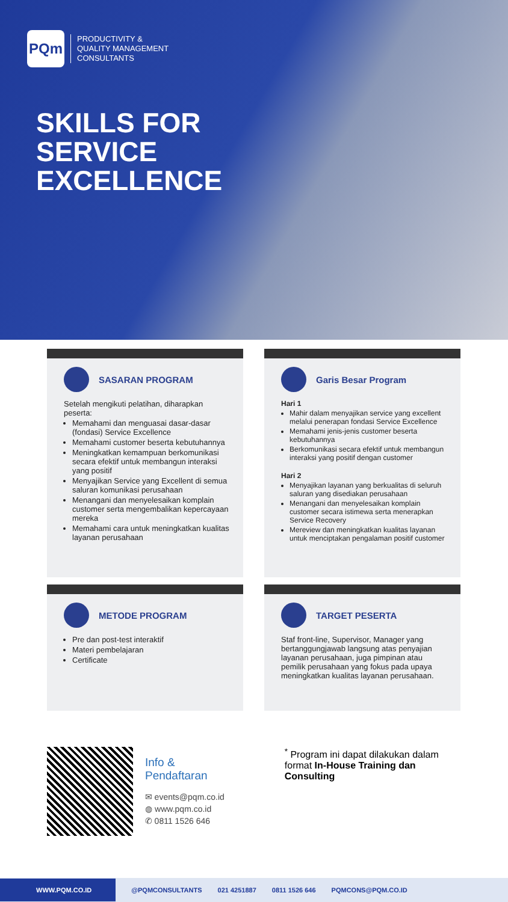PQm
PRODUCTIVITY &
QUALITY MANAGEMENT
CONSULTANTS
SKILLS FOR
SERVICE
EXCELLENCE
SASARAN PROGRAM
Setelah mengikuti pelatihan, diharapkan peserta:
Memahami dan menguasai dasar-dasar (fondasi) Service Excellence
Memahami customer beserta kebutuhannya
Meningkatkan kemampuan berkomunikasi secara efektif untuk membangun interaksi yang positif
Menyajikan Service yang Excellent di semua saluran komunikasi perusahaan
Menangani dan menyelesaikan komplain customer serta mengembalikan kepercayaan mereka
Memahami cara untuk meningkatkan kualitas layanan perusahaan
Garis Besar Program
Hari 1
Mahir dalam menyajikan service yang excellent melalui penerapan fondasi Service Excellence
Memahami jenis-jenis customer beserta kebutuhannya
Berkomunikasi secara efektif untuk membangun interaksi yang positif dengan customer
Hari 2
Menyajikan layanan yang berkualitas di seluruh saluran yang disediakan perusahaan
Menangani dan menyelesaikan komplain customer secara istimewa serta menerapkan Service Recovery
Mereview dan meningkatkan kualitas layanan untuk menciptakan pengalaman positif customer
METODE PROGRAM
Pre dan post-test interaktif
Materi pembelajaran
Certificate
TARGET PESERTA
Staf front-line, Supervisor, Manager yang bertanggungjawab langsung atas penyajian layanan perusahaan, juga pimpinan atau pemilik perusahaan yang fokus pada upaya meningkatkan kualitas layanan perusahaan.
Info &
Pendaftaran
✉ events@pqm.co.id
◍ www.pqm.co.id
✆ 0811 1526 646
<sup>*</sup> Program ini dapat dilakukan dalam format In-House Training dan Consulting
WWW.PQM.CO.ID @PQMCONSULTANTS 021 4251887 0811 1526 646 PQMCONS@PQM.CO.ID